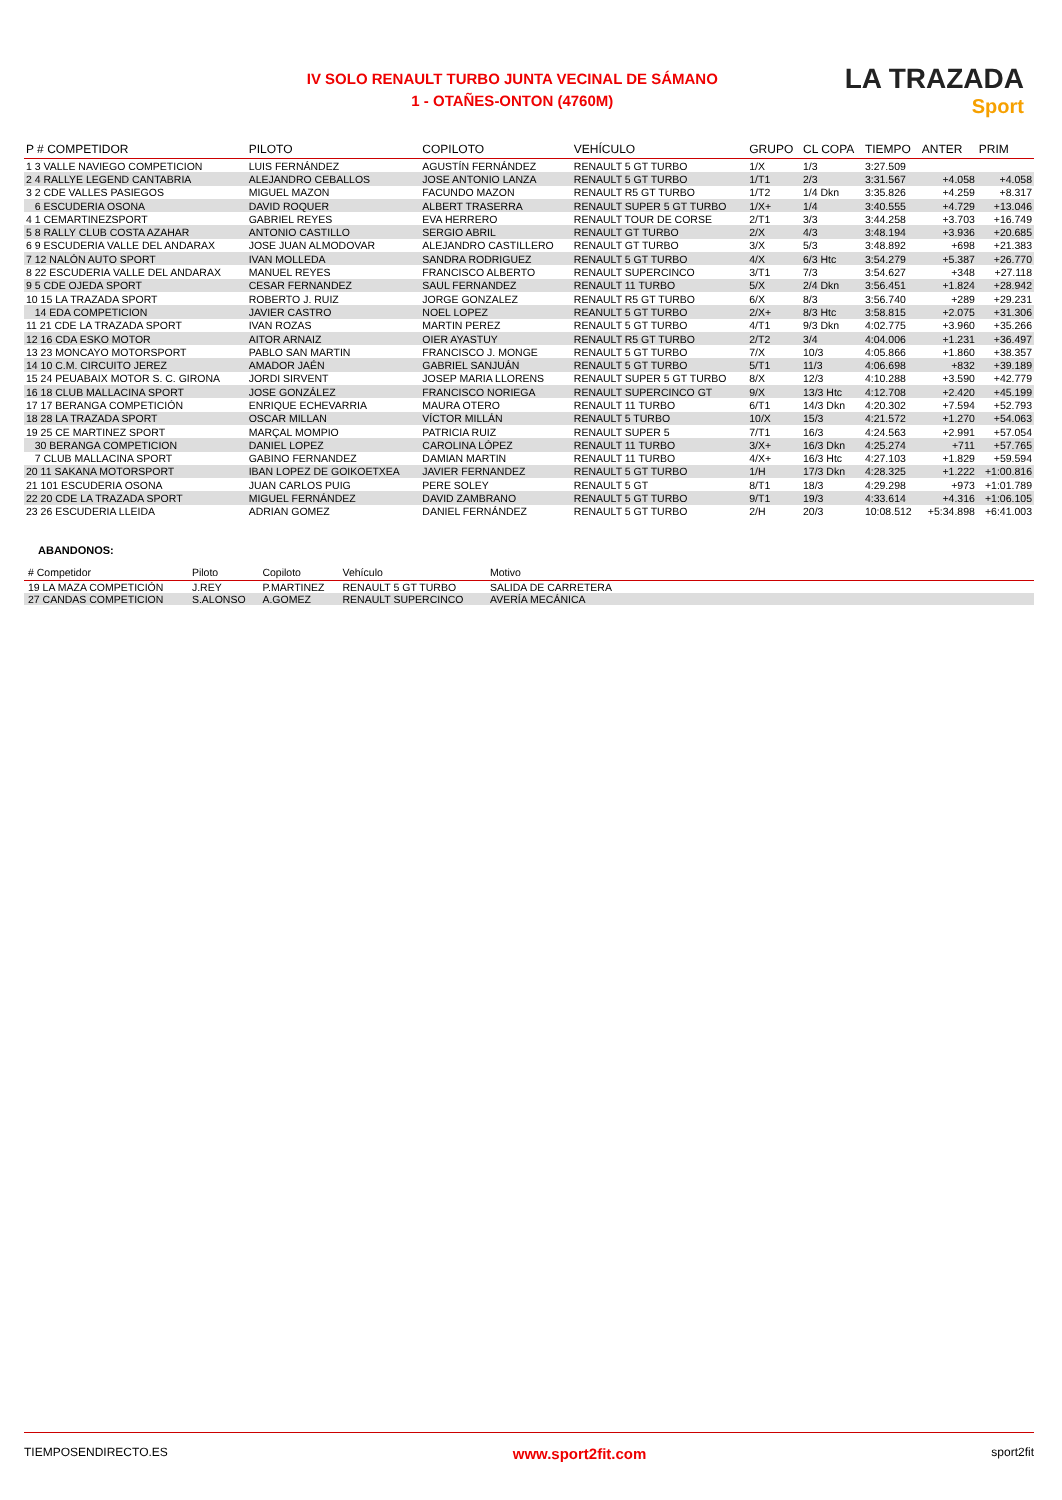IV SOLO RENAULT TURBO JUNTA VECINAL DE SÁMANO
1 - OTAÑES-ONTON (4760M)
LA TRAZADA
Sport
| P # COMPETIDOR | PILOTO | COPILOTO | VEHÍCULO | GRUPO | CL COPA | TIEMPO | ANTER | PRIM |
| --- | --- | --- | --- | --- | --- | --- | --- | --- |
| 1 3 VALLE NAVIEGO COMPETICION | LUIS FERNÁNDEZ | AGUSTÍN FERNÁNDEZ | RENAULT 5 GT TURBO | 1/X | 1/3 | 3:27.509 | | |
| 2 4 RALLYE LEGEND CANTABRIA | ALEJANDRO CEBALLOS | JOSE ANTONIO LANZA | RENAULT 5 GT TURBO | 1/T1 | 2/3 | 3:31.567 | +4.058 | +4.058 |
| 3 2 CDE VALLES PASIEGOS | MIGUEL MAZON | FACUNDO MAZON | RENAULT R5 GT TURBO | 1/T2 | 1/4 Dkn | 3:35.826 | +4.259 | +8.317 |
| 6 ESCUDERIA OSONA | DAVID ROQUER | ALBERT TRASERRA | RENAULT SUPER 5 GT TURBO | 1/X+ | 1/4 | 3:40.555 | +4.729 | +13.046 |
| 4 1 CEMARTINEZSPORT | GABRIEL REYES | EVA HERRERO | RENAULT TOUR DE CORSE | 2/T1 | 3/3 | 3:44.258 | +3.703 | +16.749 |
| 5 8 RALLY CLUB COSTA AZAHAR | ANTONIO CASTILLO | SERGIO ABRIL | RENAULT GT TURBO | 2/X | 4/3 | 3:48.194 | +3.936 | +20.685 |
| 6 9 ESCUDERIA VALLE DEL ANDARAX | JOSE JUAN ALMODOVAR | ALEJANDRO CASTILLERO | RENAULT GT TURBO | 3/X | 5/3 | 3:48.892 | +698 | +21.383 |
| 7 12 NALÓN AUTO SPORT | IVAN MOLLEDA | SANDRA RODRIGUEZ | RENAULT 5 GT TURBO | 4/X | 6/3 Htc | 3:54.279 | +5.387 | +26.770 |
| 8 22 ESCUDERIA VALLE DEL ANDARAX | MANUEL REYES | FRANCISCO ALBERTO | RENAULT SUPERCINCO | 3/T1 | 7/3 | 3:54.627 | +348 | +27.118 |
| 9 5 CDE OJEDA SPORT | CESAR FERNANDEZ | SAUL FERNANDEZ | RENAULT 11 TURBO | 5/X | 2/4 Dkn | 3:56.451 | +1.824 | +28.942 |
| 10 15 LA TRAZADA SPORT | ROBERTO J. RUIZ | JORGE GONZALEZ | RENAULT R5 GT TURBO | 6/X | 8/3 | 3:56.740 | +289 | +29.231 |
| 14 EDA COMPETICION | JAVIER CASTRO | NOEL LOPEZ | REANULT 5 GT TURBO | 2/X+ | 8/3 Htc | 3:58.815 | +2.075 | +31.306 |
| 11 21 CDE LA TRAZADA SPORT | IVAN ROZAS | MARTIN PEREZ | RENAULT 5 GT TURBO | 4/T1 | 9/3 Dkn | 4:02.775 | +3.960 | +35.266 |
| 12 16 CDA ESKO MOTOR | AITOR ARNAIZ | OIER AYASTUY | RENAULT R5 GT TURBO | 2/T2 | 3/4 | 4:04.006 | +1.231 | +36.497 |
| 13 23 MONCAYO MOTORSPORT | PABLO SAN MARTIN | FRANCISCO J. MONGE | RENAULT 5 GT TURBO | 7/X | 10/3 | 4:05.866 | +1.860 | +38.357 |
| 14 10 C.M. CIRCUITO JEREZ | AMADOR JAÉN | GABRIEL SANJUÁN | RENAULT 5 GT TURBO | 5/T1 | 11/3 | 4:06.698 | +832 | +39.189 |
| 15 24 PEUABAIX MOTOR S. C. GIRONA | JORDI SIRVENT | JOSEP MARIA LLORENS | RENAULT SUPER 5 GT TURBO | 8/X | 12/3 | 4:10.288 | +3.590 | +42.779 |
| 16 18 CLUB MALLACINA SPORT | JOSE GONZÁLEZ | FRANCISCO NORIEGA | RENAULT SUPERCINCO GT | 9/X | 13/3 Htc | 4:12.708 | +2.420 | +45.199 |
| 17 17 BERANGA COMPETICIÓN | ENRIQUE ECHEVARRIA | MAURA OTERO | RENAULT 11 TURBO | 6/T1 | 14/3 Dkn | 4:20.302 | +7.594 | +52.793 |
| 18 28 LA TRAZADA SPORT | OSCAR MILLAN | VÍCTOR MILLÁN | RENAULT 5 TURBO | 10/X | 15/3 | 4:21.572 | +1.270 | +54.063 |
| 19 25 CE MARTINEZ SPORT | MARÇAL MOMPIO | PATRICIA RUIZ | RENAULT SUPER 5 | 7/T1 | 16/3 | 4:24.563 | +2.991 | +57.054 |
| 30 BERANGA COMPETICION | DANIEL LOPEZ | CAROLINA LÓPEZ | RENAULT 11 TURBO | 3/X+ | 16/3 Dkn | 4:25.274 | +711 | +57.765 |
| 7 CLUB MALLACINA SPORT | GABINO FERNANDEZ | DAMIAN MARTIN | RENAULT 11 TURBO | 4/X+ | 16/3 Htc | 4:27.103 | +1.829 | +59.594 |
| 20 11 SAKANA MOTORSPORT | IBAN LOPEZ DE GOIKOETXEA | JAVIER FERNANDEZ | RENAULT 5 GT TURBO | 1/H | 17/3 Dkn | 4:28.325 | +1.222 | +1:00.816 |
| 21 101 ESCUDERIA OSONA | JUAN CARLOS PUIG | PERE SOLEY | RENAULT 5 GT | 8/T1 | 18/3 | 4:29.298 | +973 | +1:01.789 |
| 22 20 CDE LA TRAZADA SPORT | MIGUEL FERNÁNDEZ | DAVID ZAMBRANO | RENAULT 5 GT TURBO | 9/T1 | 19/3 | 4:33.614 | +4.316 | +1:06.105 |
| 23 26 ESCUDERIA LLEIDA | ADRIAN GOMEZ | DANIEL FERNÁNDEZ | RENAULT 5 GT TURBO | 2/H | 20/3 | 10:08.512 | +5:34.898 | +6:41.003 |
ABANDONOS:
| # Competidor | Piloto | Copiloto | Vehículo | Motivo |
| --- | --- | --- | --- | --- |
| 19 LA MAZA COMPETICIÓN | J.REY | P.MARTINEZ | RENAULT 5 GT TURBO | SALIDA DE CARRETERA |
| 27 CANDAS COMPETICION | S.ALONSO | A.GOMEZ | RENAULT SUPERCINCO | AVERÍA MECÁNICA |
TIEMPOSENDIRECTO.ES www.sport2fit.com sport2fit